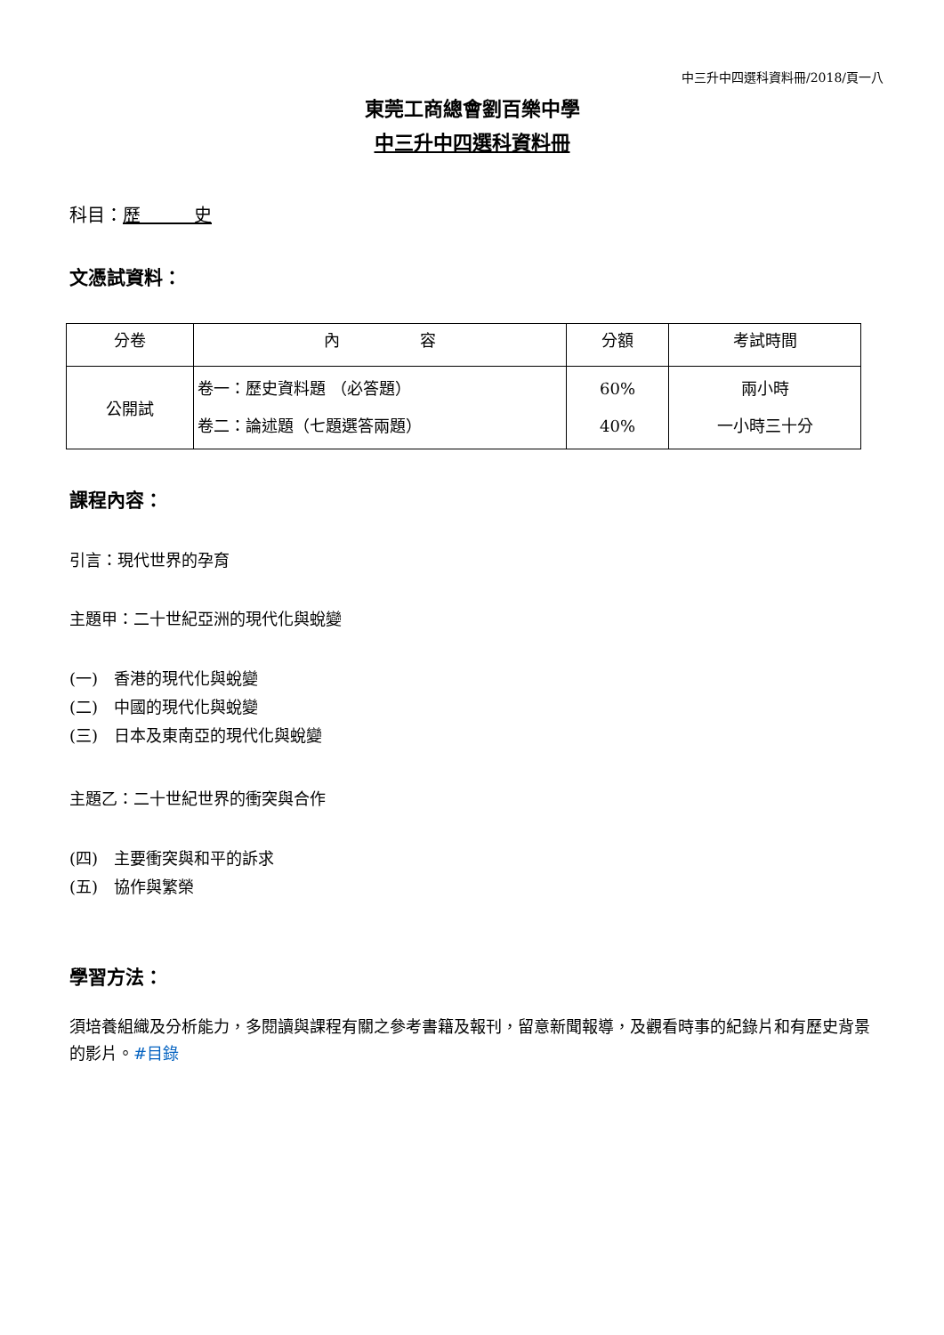中三升中四選科資料冊/2018/頁一八
東莞工商總會劉百樂中學
中三升中四選科資料冊
科目：歷　　　史
文憑試資料：
| 分卷 | 內 容 | 分額 | 考試時間 |
| --- | --- | --- | --- |
| 公開試 | 卷一：歷史資料題 （必答題） 卷二：論述題（七題選答兩題） | 60% 40% | 兩小時 一小時三十分 |
課程內容：
引言：現代世界的孕育
主題甲：二十世紀亞洲的現代化與蛻變
(一)　香港的現代化與蛻變
(二)　中國的現代化與蛻變
(三)　日本及東南亞的現代化與蛻變
主題乙：二十世紀世界的衝突與合作
(四)　主要衝突與和平的訴求
(五)　協作與繁榮
學習方法：
須培養組織及分析能力，多閱讀與課程有關之參考書籍及報刊，留意新聞報導，及觀看時事的紀錄片和有歷史背景的影片。#目錄